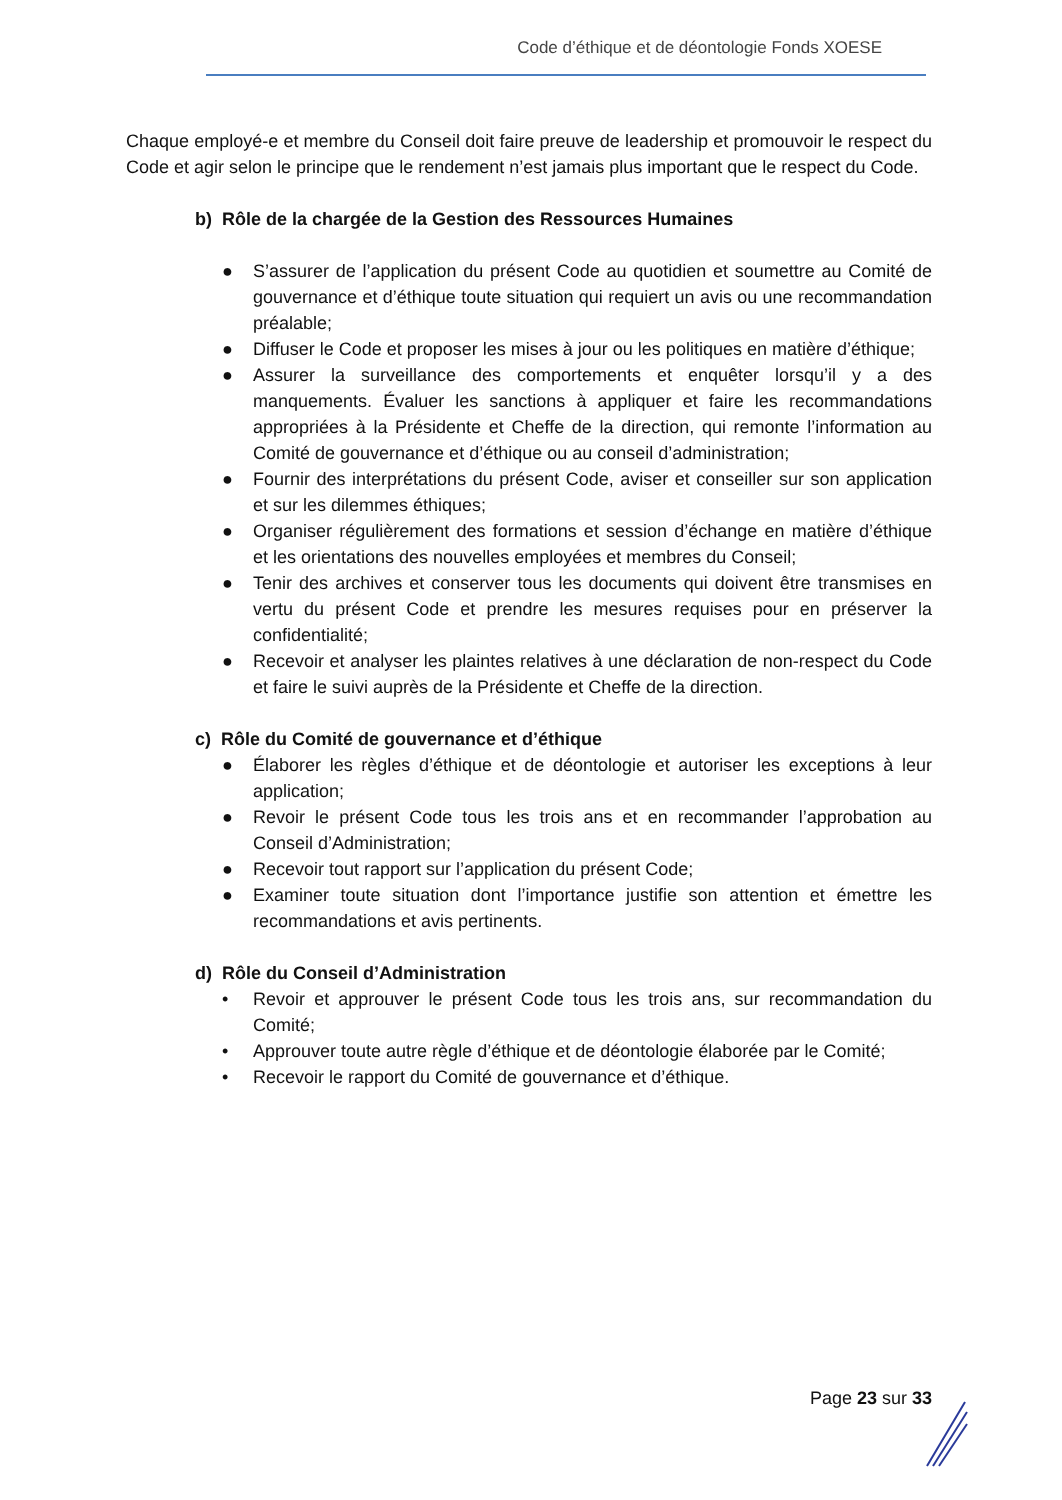Code d’éthique et de déontologie Fonds XOESE
Chaque employé-e et membre du Conseil doit faire preuve de leadership et promouvoir le respect du Code et agir selon le principe que le rendement n’est jamais plus important que le respect du Code.
b) Rôle de la chargée de la Gestion des Ressources Humaines
● S’assurer de l’application du présent Code au quotidien et soumettre au Comité de gouvernance et d’éthique toute situation qui requiert un avis ou une recommandation préalable;
● Diffuser le Code et proposer les mises à jour ou les politiques en matière d’éthique;
● Assurer la surveillance des comportements et enquêter lorsqu’il y a des manquements. Évaluer les sanctions à appliquer et faire les recommandations appropriées à la Présidente et Cheffe de la direction, qui remonte l’information au Comité de gouvernance et d’éthique ou au conseil d’administration;
● Fournir des interprétations du présent Code, aviser et conseiller sur son application et sur les dilemmes éthiques;
● Organiser régulièrement des formations et session d’échange en matière d’éthique et les orientations des nouvelles employées et membres du Conseil;
● Tenir des archives et conserver tous les documents qui doivent être transmises en vertu du présent Code et prendre les mesures requises pour en préserver la confidentialité;
● Recevoir et analyser les plaintes relatives à une déclaration de non-respect du Code et faire le suivi auprès de la Présidente et Cheffe de la direction.
c) Rôle du Comité de gouvernance et d’éthique
● Élaborer les règles d’éthique et de déontologie et autoriser les exceptions à leur application;
● Revoir le présent Code tous les trois ans et en recommander l’approbation au Conseil d’Administration;
● Recevoir tout rapport sur l’application du présent Code;
● Examiner toute situation dont l’importance justifie son attention et émettre les recommandations et avis pertinents.
d) Rôle du Conseil d’Administration
• Revoir et approuver le présent Code tous les trois ans, sur recommandation du Comité;
• Approuver toute autre règle d’éthique et de déontologie élaborée par le Comité;
• Recevoir le rapport du Comité de gouvernance et d’éthique.
Page 23 sur 33